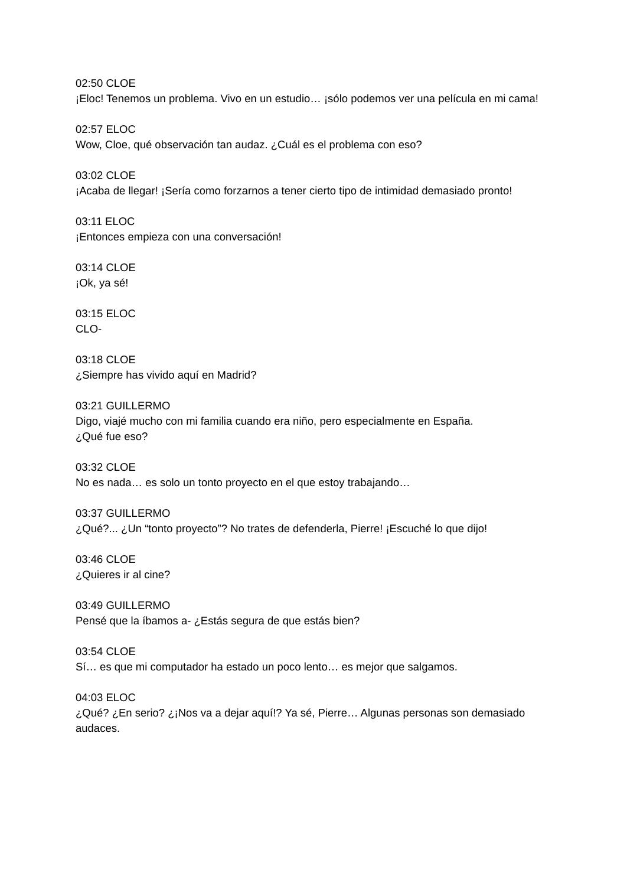02:50 CLOE
¡Eloc! Tenemos un problema. Vivo en un estudio… ¡sólo podemos ver una película en mi cama!
02:57 ELOC
Wow, Cloe, qué observación tan audaz. ¿Cuál es el problema con eso?
03:02 CLOE
¡Acaba de llegar! ¡Sería como forzarnos a tener cierto tipo de intimidad demasiado pronto!
03:11 ELOC
¡Entonces empieza con una conversación!
03:14 CLOE
¡Ok, ya sé!
03:15 ELOC
CLO-
03:18 CLOE
¿Siempre has vivido aquí en Madrid?
03:21 GUILLERMO
Digo, viajé mucho con mi familia cuando era niño, pero especialmente en España.
¿Qué fue eso?
03:32 CLOE
No es nada… es solo un tonto proyecto en el que estoy trabajando…
03:37 GUILLERMO
¿Qué?... ¿Un “tonto proyecto”? No trates de defenderla, Pierre! ¡Escuché lo que dijo!
03:46 CLOE
¿Quieres ir al cine?
03:49 GUILLERMO
Pensé que la íbamos a- ¿Estás segura de que estás bien?
03:54 CLOE
Sí… es que mi computador ha estado un poco lento… es mejor que salgamos.
04:03 ELOC
¿Qué? ¿En serio? ¿¡Nos va a dejar aquí!? Ya sé, Pierre… Algunas personas son demasiado audaces.